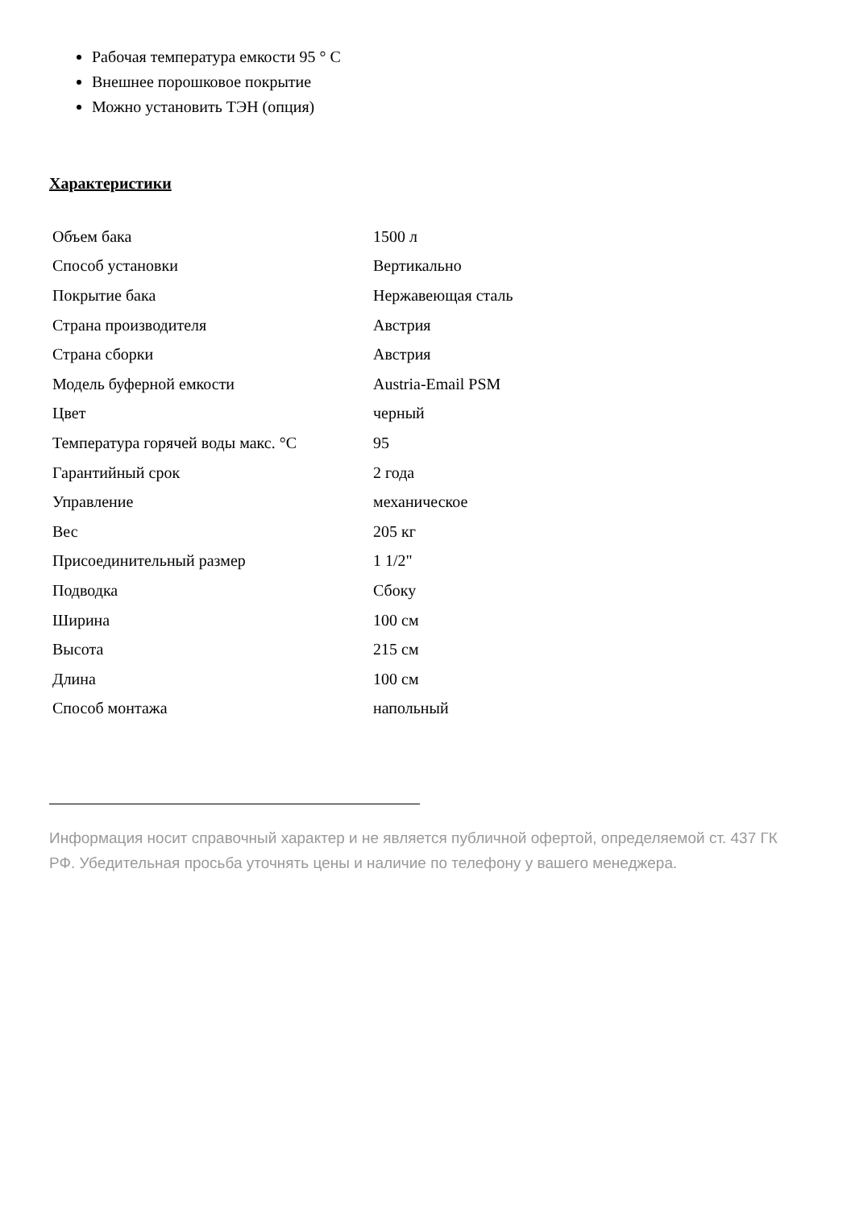Рабочая температура емкости 95 ° C
Внешнее порошковое покрытие
Можно установить ТЭН (опция)
Характеристики
| Объем бака | 1500 л |
| Способ установки | Вертикально |
| Покрытие бака | Нержавеющая сталь |
| Страна производителя | Австрия |
| Страна сборки | Австрия |
| Модель буферной емкости | Austria-Email PSM |
| Цвет | черный |
| Температура горячей воды макс. °C | 95 |
| Гарантийный срок | 2 года |
| Управление | механическое |
| Вес | 205 кг |
| Присоединительный размер | 1 1/2" |
| Подводка | Сбоку |
| Ширина | 100 см |
| Высота | 215 см |
| Длина | 100 см |
| Способ монтажа | напольный |
Информация носит справочный характер и не является публичной офертой, определяемой ст. 437 ГК РФ. Убедительная просьба уточнять цены и наличие по телефону у вашего менеджера.